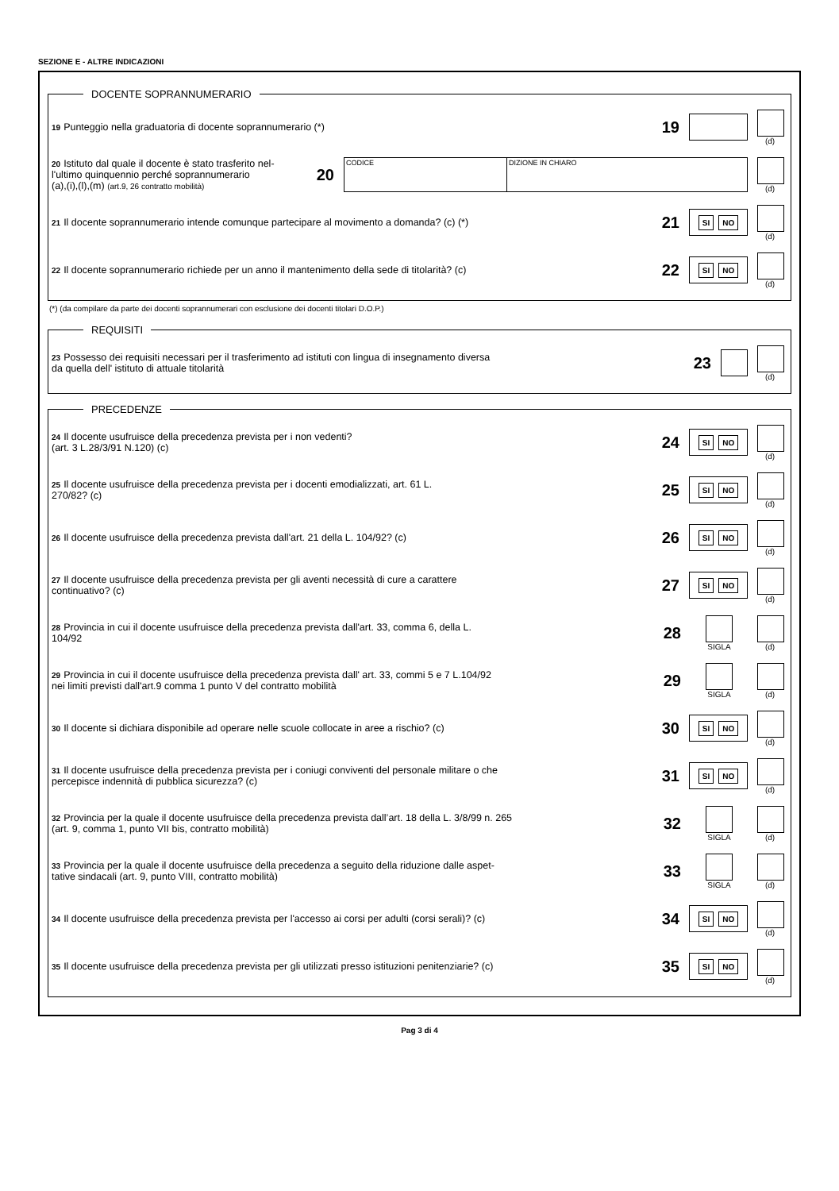SEZIONE E - ALTRE INDICAZIONI
DOCENTE SOPRANNUMERARIO
19 Punteggio nella graduatoria di docente soprannumerario (*)
19
(d)
20 Istituto dal quale il docente è stato trasferito nel-
l'ultimo quinquennio perché soprannumerario
(a),(i),(l),(m) (art.9, 26 contratto mobilità)
20
CODICE DIZIONE IN CHIARO
(d)
21 Il docente soprannumerario intende comunque partecipare al movimento a domanda? (c) (*)
21
SI NO
(d)
22 Il docente soprannumerario richiede per un anno il mantenimento della sede di titolarità? (c)
22
SI NO
(d)
(*) (da compilare da parte dei docenti soprannumerari con esclusione dei docenti titolari D.O.P.)
REQUISITI
23 Possesso dei requisiti necessari per il trasferimento ad istituti con lingua di insegnamento diversa
da quella dell' istituto di attuale titolarità
23
(d)
PRECEDENZE
24 Il docente usufruisce della precedenza prevista per i non vedenti?
(art. 3 L.28/3/91 N.120) (c)
24
SI NO
(d)
25 Il docente usufruisce della precedenza prevista per i docenti emodializzati, art. 61 L.
270/82? (c)
25
SI NO
(d)
26 Il docente usufruisce della precedenza prevista dall'art. 21 della L. 104/92? (c)
26
SI NO
(d)
27 Il docente usufruisce della precedenza prevista per gli aventi necessità di cure a carattere
continuativo? (c)
27
SI NO
(d)
28 Provincia in cui il docente usufruisce della precedenza prevista dall'art. 33, comma 6, della L.
104/92
28
SIGLA (d)
29 Provincia in cui il docente usufruisce della precedenza prevista dall' art. 33, commi 5 e 7 L.104/92
nei limiti previsti dall'art.9 comma 1 punto V del contratto mobilità
29
SIGLA (d)
30 Il docente si dichiara disponibile ad operare nelle scuole collocate in aree a rischio? (c)
30
SI NO
(d)
31 Il docente usufruisce della precedenza prevista per i coniugi conviventi del personale militare o che
percepisce indennità di pubblica sicurezza? (c)
31
SI NO
(d)
32 Provincia per la quale il docente usufruisce della precedenza prevista dall’art. 18 della L. 3/8/99 n. 265
(art. 9, comma 1, punto VII bis, contratto mobilità)
32
SIGLA (d)
33 Provincia per la quale il docente usufruisce della precedenza a seguito della riduzione dalle aspet-
tative sindacali (art. 9, punto VIII, contratto mobilità)
33
SIGLA (d)
34 Il docente usufruisce della precedenza prevista per l'accesso ai corsi per adulti (corsi serali)? (c)
34
SI NO
(d)
35 Il docente usufruisce della precedenza prevista per gli utilizzati presso istituzioni penitenziarie? (c)
35
SI NO
(d)
Pag 3 di 4